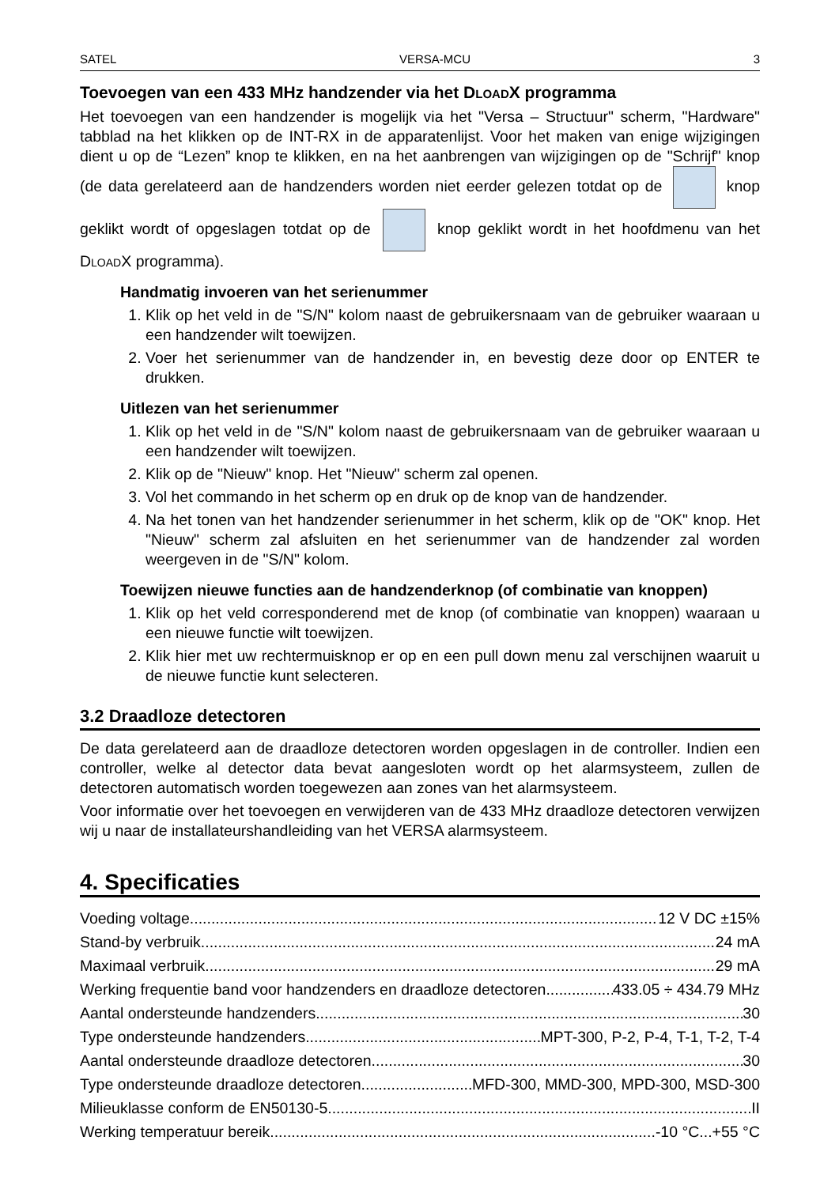SATEL VERSA-MCU 3
Toevoegen van een 433 MHz handzender via het DloadX programma
Het toevoegen van een handzender is mogelijk via het "Versa – Structuur" scherm, "Hardware" tabblad na het klikken op de INT-RX in de apparatenlijst. Voor het maken van enige wijzigingen dient u op de “Lezen” knop te klikken, en na het aanbrengen van wijzigingen op de "Schrijf" knop (de data gerelateerd aan de handzenders worden niet eerder gelezen totdat op de knop geklikt wordt of opgeslagen totdat op de knop geklikt wordt in het hoofdmenu van het DloadX programma).
Handmatig invoeren van het serienummer
1. Klik op het veld in de "S/N" kolom naast de gebruikersnaam van de gebruiker waaraan u een handzender wilt toewijzen.
2. Voer het serienummer van de handzender in, en bevestig deze door op ENTER te drukken.
Uitlezen van het serienummer
1. Klik op het veld in de "S/N" kolom naast de gebruikersnaam van de gebruiker waaraan u een handzender wilt toewijzen.
2. Klik op de "Nieuw" knop. Het "Nieuw" scherm zal openen.
3. Vol het commando in het scherm op en druk op de knop van de handzender.
4. Na het tonen van het handzender serienummer in het scherm, klik op de "OK" knop. Het "Nieuw" scherm zal afsluiten en het serienummer van de handzender zal worden weergeven in de "S/N" kolom.
Toewijzen nieuwe functies aan de handzenderknop (of combinatie van knoppen)
1. Klik op het veld corresponderend met de knop (of combinatie van knoppen) waaraan u een nieuwe functie wilt toewijzen.
2. Klik hier met uw rechtermuisknop er op en een pull down menu zal verschijnen waaruit u de nieuwe functie kunt selecteren.
3.2 Draadloze detectoren
De data gerelateerd aan de draadloze detectoren worden opgeslagen in de controller. Indien een controller, welke al detector data bevat aangesloten wordt op het alarmsysteem, zullen de detectoren automatisch worden toegewezen aan zones van het alarmsysteem.
Voor informatie over het toevoegen en verwijderen van de 433 MHz draadloze detectoren verwijzen wij u naar de installateurshandleiding van het VERSA alarmsysteem.
4. Specificaties
Voeding voltage 12 V DC ±15%
Stand-by verbruik 24 mA
Maximaal verbruik 29 mA
Werking frequentie band voor handzenders en draadloze detectoren 433.05 ÷ 434.79 MHz
Aantal ondersteunde handzenders 30
Type ondersteunde handzenders MPT-300, P-2, P-4, T-1, T-2, T-4
Aantal ondersteunde draadloze detectoren 30
Type ondersteunde draadloze detectoren MFD-300, MMD-300, MPD-300, MSD-300
Milieuklasse conform de EN50130-5 II
Werking temperatuur bereik -10 °C...+55 °C